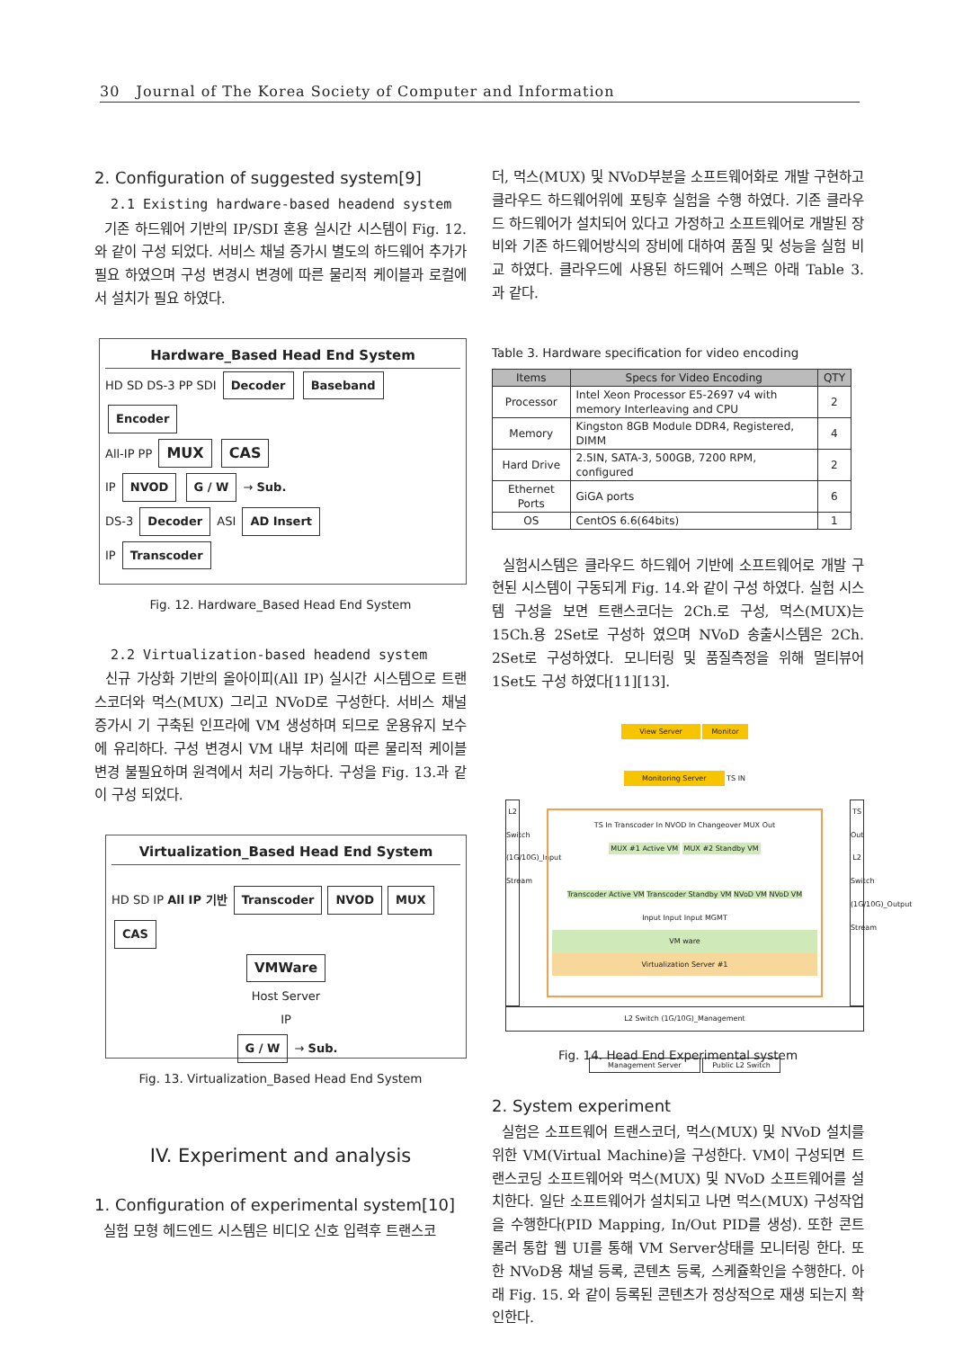30 Journal of The Korea Society of Computer and Information
2. Configuration of suggested system[9]
2.1 Existing hardware-based headend system
기존 하드웨어 기반의 IP/SDI 혼용 실시간 시스템이 Fig. 12.와 같이 구성 되었다. 서비스 채널 증가시 별도의 하드웨어 추가가 필요 하였으며 구성 변경시 변경에 따른 물리적 케이블과 로컬에서 설치가 필요 하였다.
Hardware_Based Head End System
HD SD DS-3 PP SDI Decoder Baseband Encoder
All-IP PP MUX CAS
IP NVOD G / W → Sub.
DS-3 Decoder ASI AD Insert
IP Transcoder
Fig. 12. Hardware_Based Head End System
2.2 Virtualization-based headend system
신규 가상화 기반의 올아이피(All IP) 실시간 시스템으로 트랜스코더와 먹스(MUX) 그리고 NVoD로 구성한다. 서비스 채널 증가시 기 구축된 인프라에 VM 생성하며 되므로 운용유지 보수에 유리하다. 구성 변경시 VM 내부 처리에 따른 물리적 케이블 변경 불필요하며 원격에서 처리 가능하다. 구성을 Fig. 13.과 같이 구성 되었다.
Virtualization_Based Head End System
HD SD IP All IP 기반 Transcoder NVOD MUX CAS
VMWare
Host Server
IP
G / W → Sub.
Fig. 13. Virtualization_Based Head End System
IV. Experiment and analysis
1. Configuration of experimental system[10]
실험 모형 헤드엔드 시스템은 비디오 신호 입력후 트랜스코
더, 먹스(MUX) 및 NVoD부분을 소프트웨어화로 개발 구현하고 클라우드 하드웨어위에 포팅후 실험을 수행 하였다. 기존 클라우드 하드웨어가 설치되어 있다고 가정하고 소프트웨어로 개발된 장비와 기존 하드웨어방식의 장비에 대하여 품질 및 성능을 실험 비교 하였다. 클라우드에 사용된 하드웨어 스펙은 아래 Table 3. 과 같다.
Table 3. Hardware specification for video encoding
| Items | Specs for Video Encoding | QTY |
| --- | --- | --- |
| Processor | Intel Xeon Processor E5-2697 v4 with memory Interleaving and CPU | 2 |
| Memory | Kingston 8GB Module DDR4, Registered, DIMM | 4 |
| Hard Drive | 2.5IN, SATA-3, 500GB, 7200 RPM, configured | 2 |
| Ethernet Ports | GiGA ports | 6 |
| OS | CentOS 6.6(64bits) | 1 |
실험시스템은 클라우드 하드웨어 기반에 소프트웨어로 개발 구현된 시스템이 구동되게 Fig. 14.와 같이 구성 하였다. 실험 시스템 구성을 보면 트랜스코더는 2Ch.로 구성, 먹스(MUX)는 15Ch.용 2Set로 구성하 였으며 NVoD 송출시스템은 2Ch. 2Set로 구성하였다. 모니터링 및 품질측정을 위해 멀티뷰어 1Set도 구성 하였다[11][13].
View Server Monitor
Monitoring Server TS IN
L2 Switch (1G/10G)_Input Stream
TS In Transcoder In NVOD In Changeover MUX Out
MUX #1 Active VM MUX #2 Standby VM
Transcoder Active VM Transcoder Standby VM NVoD VM NVoD VM
Input Input Input MGMT
VM ware
Virtualization Server #1
TS Out L2 Switch (1G/10G)_Output Stream
L2 Switch (1G/10G)_Management
Management Server Public L2 Switch
Fig. 14. Head End Experimental system
2. System experiment
실험은 소프트웨어 트랜스코더, 먹스(MUX) 및 NVoD 설치를 위한 VM(Virtual Machine)을 구성한다. VM이 구성되면 트랜스코딩 소프트웨어와 먹스(MUX) 및 NVoD 소프트웨어를 설치한다. 일단 소프트웨어가 설치되고 나면 먹스(MUX) 구성작업을 수행한다(PID Mapping, In/Out PID를 생성). 또한 콘트롤러 통합 웹 UI를 통해 VM Server상태를 모니터링 한다. 또한 NVoD용 채널 등록, 콘텐츠 등록, 스케쥴확인을 수행한다. 아래 Fig. 15. 와 같이 등록된 콘텐츠가 정상적으로 재생 되는지 확인한다.